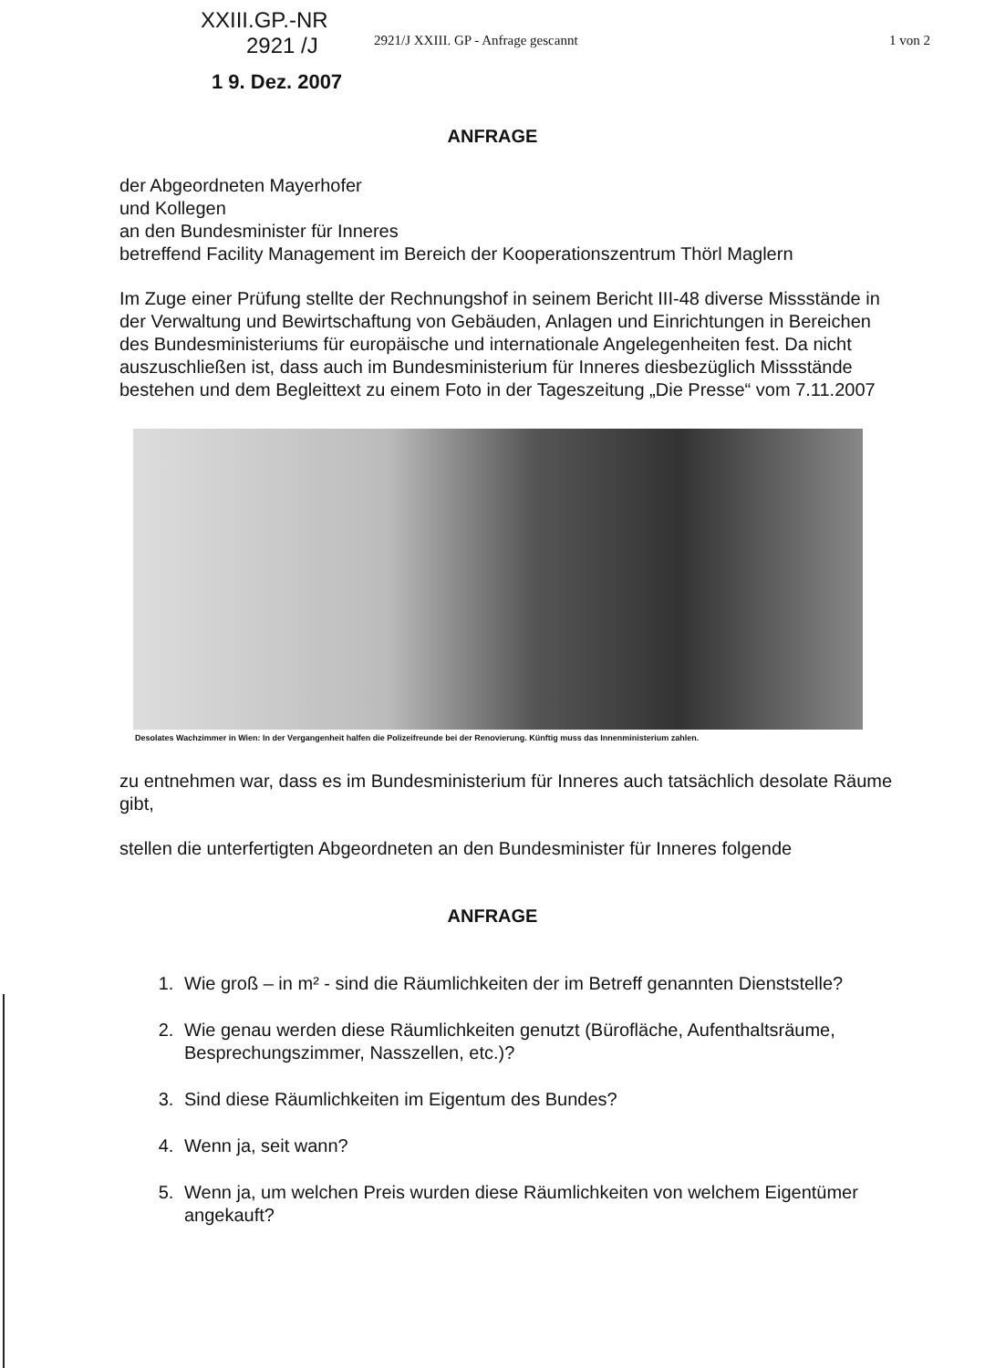XXIII.GP.-NR
2921 /J
1 9. Dez. 2007
2921/J XXIII. GP - Anfrage gescannt 1 von 2
ANFRAGE
der Abgeordneten Mayerhofer
und Kollegen
an den Bundesminister für Inneres
betreffend Facility Management im Bereich der Kooperationszentrum Thörl Maglern
Im Zuge einer Prüfung stellte der Rechnungshof in seinem Bericht III-48 diverse Missstände in der Verwaltung und Bewirtschaftung von Gebäuden, Anlagen und Einrichtungen in Bereichen des Bundesministeriums für europäische und internationale Angelegenheiten fest. Da nicht auszuschließen ist, dass auch im Bundesministerium für Inneres diesbezüglich Missstände bestehen und dem Begleittext zu einem Foto in der Tageszeitung „Die Presse“ vom 7.11.2007
Desolates Wachzimmer in Wien: In der Vergangenheit halfen die Polizeifreunde bei der Renovierung. Künftig muss das Innenministerium zahlen.
zu entnehmen war, dass es im Bundesministerium für Inneres auch tatsächlich desolate Räume gibt,
stellen die unterfertigten Abgeordneten an den Bundesminister für Inneres folgende
ANFRAGE
1. Wie groß – in m² - sind die Räumlichkeiten der im Betreff genannten Dienststelle?
2. Wie genau werden diese Räumlichkeiten genutzt (Bürofläche, Aufenthaltsräume, Besprechungszimmer, Nasszellen, etc.)?
3. Sind diese Räumlichkeiten im Eigentum des Bundes?
4. Wenn ja, seit wann?
5. Wenn ja, um welchen Preis wurden diese Räumlichkeiten von welchem Eigentümer angekauft?